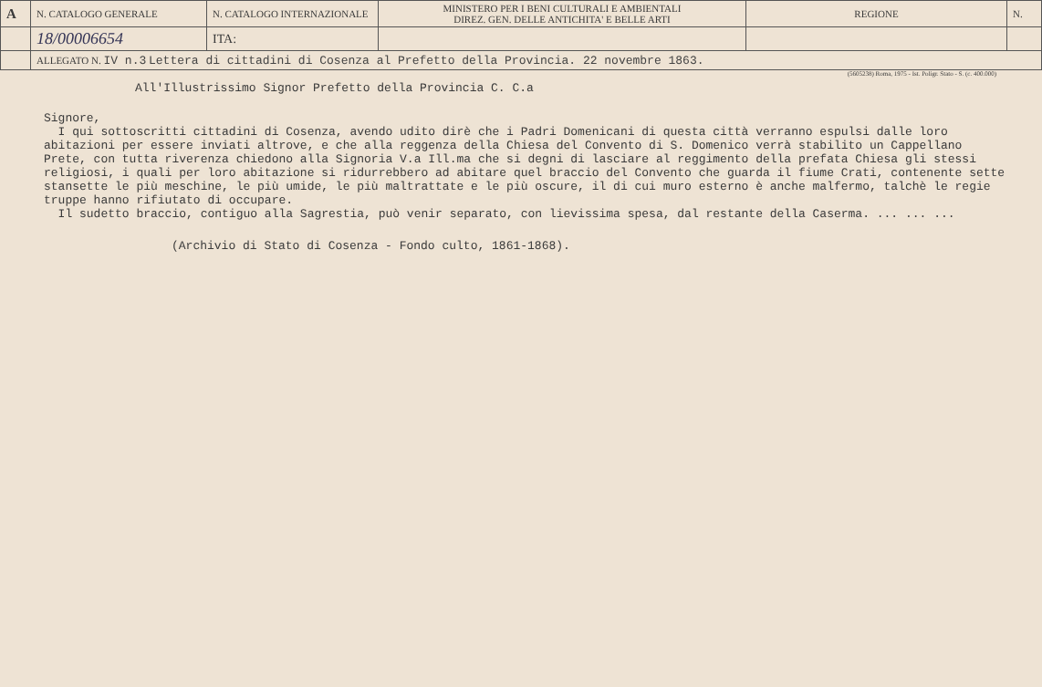| A | N. CATALOGO GENERALE | N. CATALOGO INTERNAZIONALE | MINISTERO PER I BENI CULTURALI E AMBIENTALI DIREZ. GEN. DELLE ANTICHITA' E BELLE ARTI | REGIONE | N. |
| | 18/00006654 | ITA: | | | |
| | ALLEGATO N. IV n.3 Lettera di cittadini di Cosenza al Prefetto della Provincia. 22 novembre 1863. | | | | |
(5605238) Roma, 1975 - Ist. Poligr. Stato - S. (c. 400.000)
All'Illustrissimo Signor Prefetto della Provincia C. C.a
Signore,
I qui sottoscritti cittadini di Cosenza, avendo udito dirè che i Padri Domenicani di questa città verranno espulsi dalle loro abitazioni per essere inviati altrove, e che alla reggenza della Chiesa del Convento di S. Domenico verrà stabilito un Cappellano Prete, con tutta riverenza chiedono alla Signoria V.a Ill.ma che si degni di lasciare al reggimento della prefata Chiesa gli stessi religiosi, i quali per loro abitazione si ridurrebbero ad abitare quel braccio del Convento che guarda il fiume Crati, contenente sette stansette le più meschine, le più umide, le più maltrattate e le più oscure, il di cui muro esterno è anche malfermo, talchè le regie truppe hanno rifiutato di occupare.
Il sudetto braccio, contiguo alla Sagrestia, può venir separato, con lievissima spesa, dal restante della Caserma. ... ... ...
(Archivio di Stato di Cosenza - Fondo culto, 1861-1868).